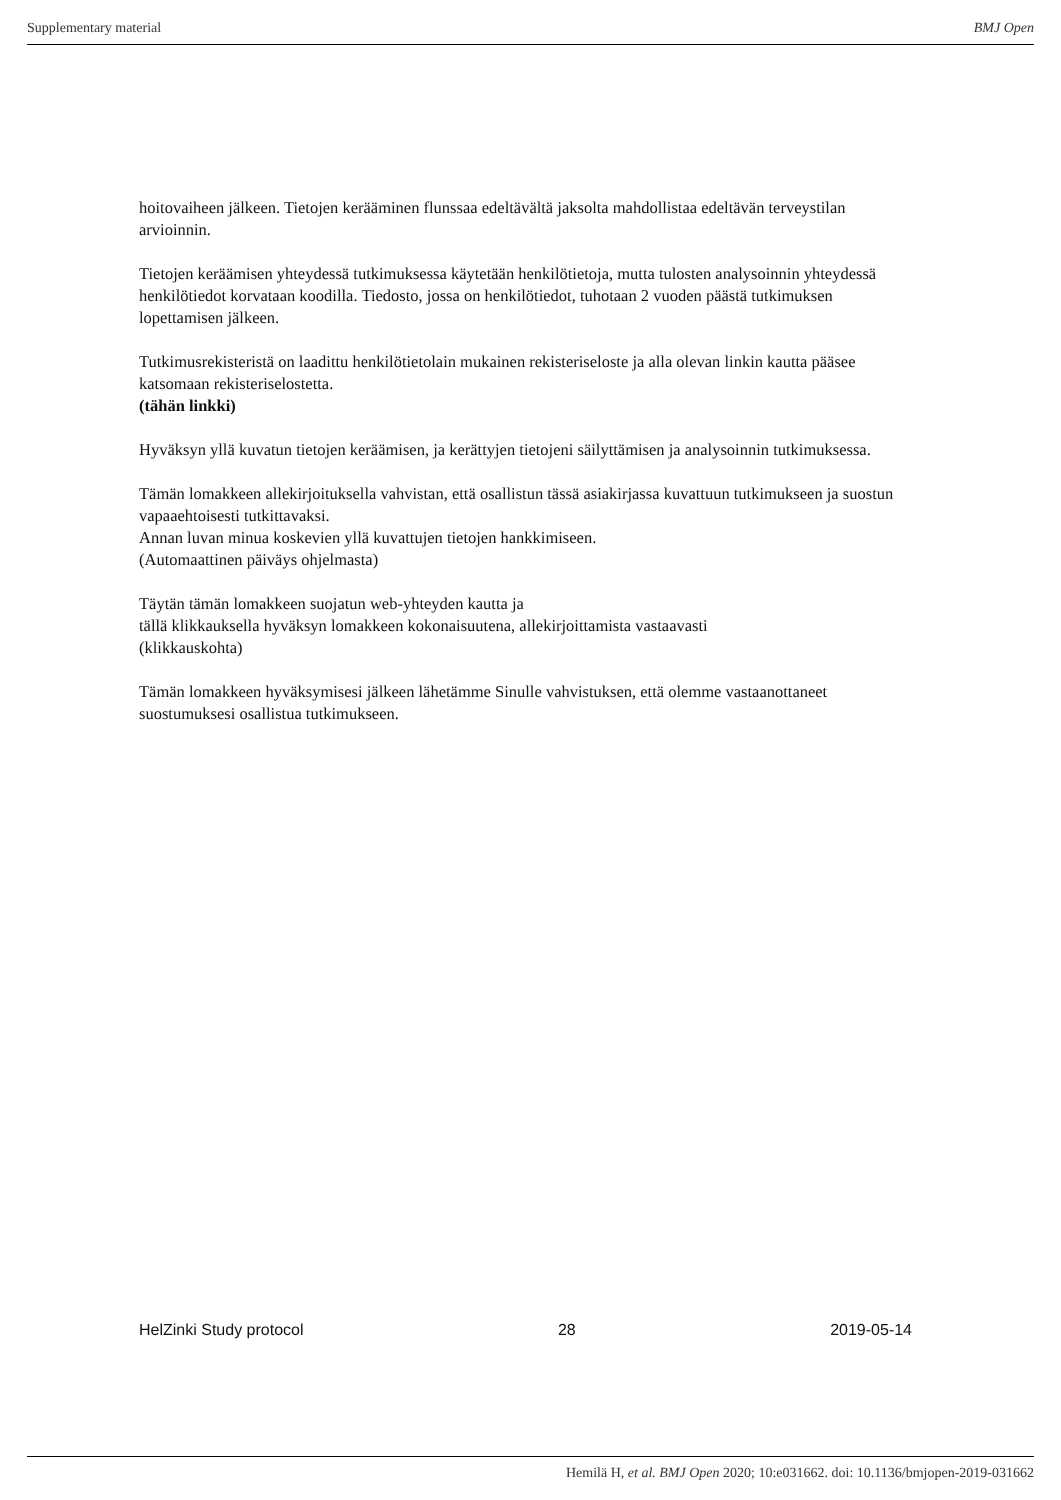Supplementary material BMJ Open
hoitovaiheen jälkeen. Tietojen kerääminen flunssaa edeltävältä jaksolta mahdollistaa edeltävän terveystilan arvioinnin.
Tietojen keräämisen yhteydessä tutkimuksessa käytetään henkilötietoja, mutta tulosten analysoinnin yhteydessä henkilötiedot korvataan koodilla. Tiedosto, jossa on henkilötiedot, tuhotaan 2 vuoden päästä tutkimuksen lopettamisen jälkeen.
Tutkimusrekisteristä on laadittu henkilötietolain mukainen rekisteriseloste ja alla olevan linkin kautta pääsee katsomaan rekisteriselostetta.
(tähän linkki)
Hyväksyn yllä kuvatun tietojen keräämisen, ja kerättyjen tietojeni säilyttämisen ja analysoinnin tutkimuksessa.
Tämän lomakkeen allekirjoituksella vahvistan, että osallistun tässä asiakirjassa kuvattuun tutkimukseen ja suostun vapaaehtoisesti tutkittavaksi.
Annan luvan minua koskevien yllä kuvattujen tietojen hankkimiseen.
(Automaattinen päiväys ohjelmasta)
Täytän tämän lomakkeen suojatun web-yhteyden kautta ja
tällä klikkauksella hyväksyn lomakkeen kokonaisuutena, allekirjoittamista vastaavasti
(klikkauskohta)
Tämän lomakkeen hyväksymisesi jälkeen lähetämme Sinulle vahvistuksen, että olemme vastaanottaneet suostumuksesi osallistua tutkimukseen.
HelZinki Study protocol 28 2019-05-14
Hemilä H, et al. BMJ Open 2020; 10:e031662. doi: 10.1136/bmjopen-2019-031662